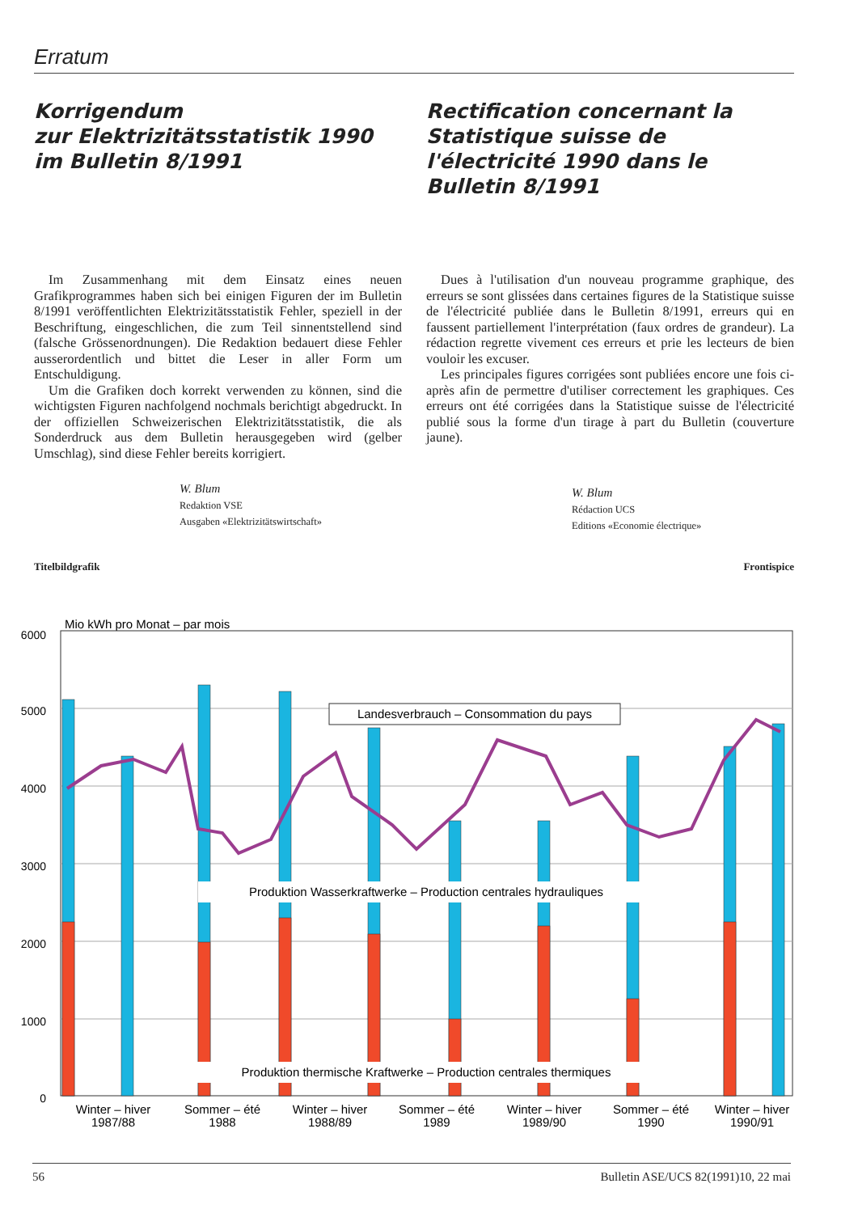Erratum
Korrigendum
zur Elektrizitätsstatistik 1990
im Bulletin 8/1991
Im Zusammenhang mit dem Einsatz eines neuen Grafikprogrammes haben sich bei einigen Figuren der im Bulletin 8/1991 veröffentlichten Elektrizitätsstatistik Fehler, speziell in der Beschriftung, eingeschlichen, die zum Teil sinnentstellend sind (falsche Grössenordnungen). Die Redaktion bedauert diese Fehler ausserordentlich und bittet die Leser in aller Form um Entschuldigung.
Um die Grafiken doch korrekt verwenden zu können, sind die wichtigsten Figuren nachfolgend nochmals berichtigt abgedruckt. In der offiziellen Schweizerischen Elektrizitätsstatistik, die als Sonderdruck aus dem Bulletin herausgegeben wird (gelber Umschlag), sind diese Fehler bereits korrigiert.
W. Blum
Redaktion VSE
Ausgaben «Elektrizitätswirtschaft»
Rectification concernant la Statistique suisse de l'électricité 1990 dans le Bulletin 8/1991
Dues à l'utilisation d'un nouveau programme graphique, des erreurs se sont glissées dans certaines figures de la Statistique suisse de l'électricité publiée dans le Bulletin 8/1991, erreurs qui en faussent partiellement l'interprétation (faux ordres de grandeur). La rédaction regrette vivement ces erreurs et prie les lecteurs de bien vouloir les excuser.
Les principales figures corrigées sont publiées encore une fois ci-après afin de permettre d'utiliser correctement les graphiques. Ces erreurs ont été corrigées dans la Statistique suisse de l'électricité publié sous la forme d'un tirage à part du Bulletin (couverture jaune).
W. Blum
Rédaction UCS
Editions «Economie électrique»
Titelbildgrafik Frontispice
Mio kWh pro Monat – par mois
6000
5000
4000
3000
2000
1000
0
Landesverbrauch – Consommation du pays
Produktion Wasserkraftwerke – Production centrales hydrauliques
Produktion thermische Kraftwerke – Production centrales thermiques
Winter – hiver
1987/88
Sommer – été
1988
Winter – hiver
1988/89
Sommer – été
1989
Winter – hiver
1989/90
Sommer – été
1990
Winter – hiver
1990/91
56 Bulletin ASE/UCS 82(1991)10, 22 mai